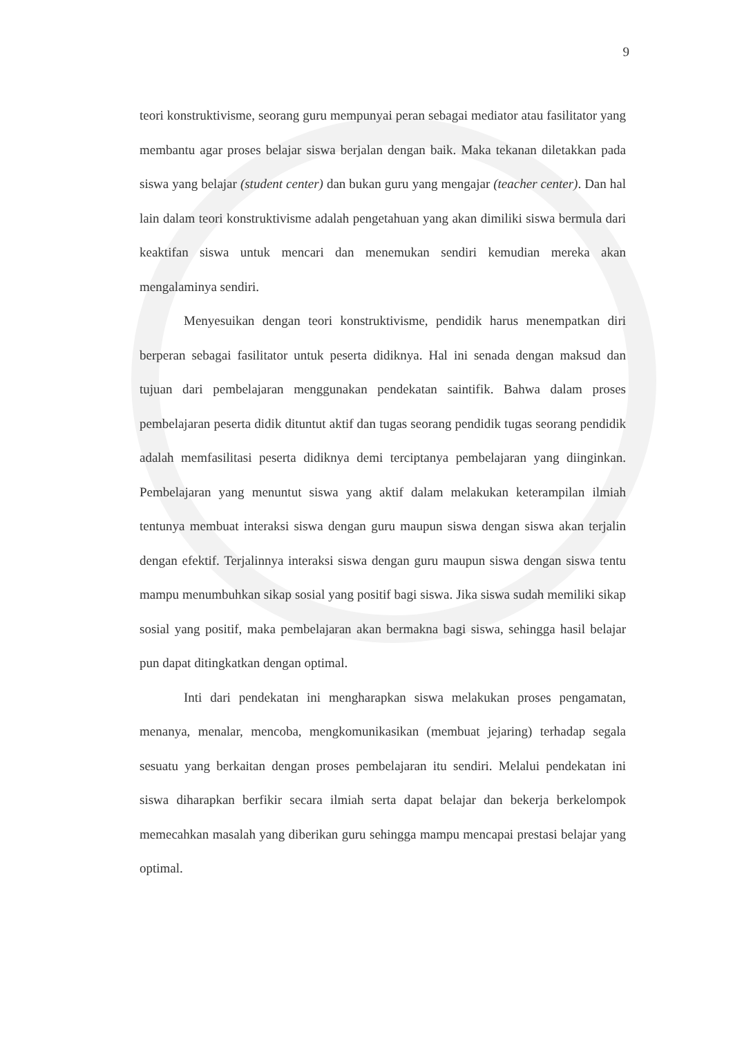9
teori konstruktivisme, seorang guru mempunyai peran sebagai mediator atau fasilitator yang membantu agar proses belajar siswa berjalan dengan baik. Maka tekanan diletakkan pada siswa yang belajar (student center) dan bukan guru yang mengajar (teacher center). Dan hal lain dalam teori konstruktivisme adalah pengetahuan yang akan dimiliki siswa bermula dari keaktifan siswa untuk mencari dan menemukan sendiri kemudian mereka akan mengalaminya sendiri.
Menyesuikan dengan teori konstruktivisme, pendidik harus menempatkan diri berperan sebagai fasilitator untuk peserta didiknya. Hal ini senada dengan maksud dan tujuan dari pembelajaran menggunakan pendekatan saintifik. Bahwa dalam proses pembelajaran peserta didik dituntut aktif dan tugas seorang pendidik tugas seorang pendidik adalah memfasilitasi peserta didiknya demi terciptanya pembelajaran yang diinginkan. Pembelajaran yang menuntut siswa yang aktif dalam melakukan keterampilan ilmiah tentunya membuat interaksi siswa dengan guru maupun siswa dengan siswa akan terjalin dengan efektif. Terjalinnya interaksi siswa dengan guru maupun siswa dengan siswa tentu mampu menumbuhkan sikap sosial yang positif bagi siswa. Jika siswa sudah memiliki sikap sosial yang positif, maka pembelajaran akan bermakna bagi siswa, sehingga hasil belajar pun dapat ditingkatkan dengan optimal.
Inti dari pendekatan ini mengharapkan siswa melakukan proses pengamatan, menanya, menalar, mencoba, mengkomunikasikan (membuat jejaring) terhadap segala sesuatu yang berkaitan dengan proses pembelajaran itu sendiri. Melalui pendekatan ini siswa diharapkan berfikir secara ilmiah serta dapat belajar dan bekerja berkelompok memecahkan masalah yang diberikan guru sehingga mampu mencapai prestasi belajar yang optimal.